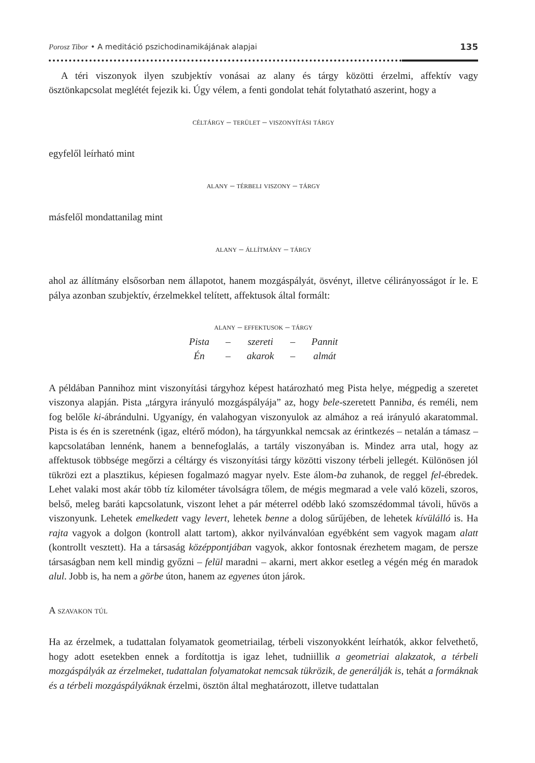Porosz Tibor • A meditáció pszichodinamikájának alapjai 135
A téri viszonyok ilyen szubjektív vonásai az alany és tárgy közötti érzelmi, affektív vagy ösztönkapcsolat meglétét fejezik ki. Úgy vélem, a fenti gondolat tehát folytatható aszerint, hogy a
céltárgy – terület – viszonyítási tárgy
egyfelől leírható mint
alany – térbeli viszony – tárgy
másfelől mondattanilag mint
alany – állítmány – tárgy
ahol az állítmány elsősorban nem állapotot, hanem mozgáspályát, ösvényt, illetve célirányosságot ír le. E pálya azonban szubjektív, érzelmekkel telített, affektusok által formált:
alany – effektusok – tárgy
| Pista | – | szereti | – | Pannit |
| Én | – | akarok | – | almát |
A példában Pannihoz mint viszonyítási tárgyhoz képest határozható meg Pista helye, mégpedig a szeretet viszonya alapján. Pista „tárgyra irányuló mozgáspályája” az, hogy bele-szeretett Panniba, és reméli, nem fog belőle ki-ábrándulni. Ugyanígy, én valahogyan viszonyulok az almához a reá irányuló akaratommal. Pista is és én is szeretnénk (igaz, eltérő módon), ha tárgyunkkal nemcsak az érintkezés – netalán a támasz – kapcsolatában lennénk, hanem a bennefoglalás, a tartály viszonyában is. Mindez arra utal, hogy az affektusok többsége megőrzi a céltárgy és viszonyítási tárgy közötti viszony térbeli jellegét. Különösen jól tükrözi ezt a plasztikus, képiesen fogalmazó magyar nyelv. Este álom-ba zuhanok, de reggel fel-ébredek. Lehet valaki most akár több tíz kilométer távolságra tőlem, de mégis megmarad a vele való közeli, szoros, belső, meleg baráti kapcsolatunk, viszont lehet a pár méterrel odébb lakó szomszédommal távoli, hűvös a viszonyunk. Lehetek emelkedett vagy levert, lehetek benne a dolog sűrűjében, de lehetek kívülálló is. Ha rajta vagyok a dolgon (kontroll alatt tartom), akkor nyilvánvalóan egyébként sem vagyok magam alatt (kontrollt vesztett). Ha a társaság középpontjában vagyok, akkor fontosnak érezhetem magam, de persze társaságban nem kell mindig győzni – felül maradni – akarni, mert akkor esetleg a végén még én maradok alul. Jobb is, ha nem a görbe úton, hanem az egyenes úton járok.
A szavakon túl
Ha az érzelmek, a tudattalan folyamatok geometriailag, térbeli viszonyokként leírhatók, akkor felvethető, hogy adott esetekben ennek a fordítottja is igaz lehet, tudniillik a geometriai alakzatok, a térbeli mozgáspályák az érzelmeket, tudattalan folyamatokat nemcsak tükrözik, de generálják is, tehát a formáknak és a térbeli mozgáspályáknak érzelmi, ösztön által meghatározott, illetve tudattalan